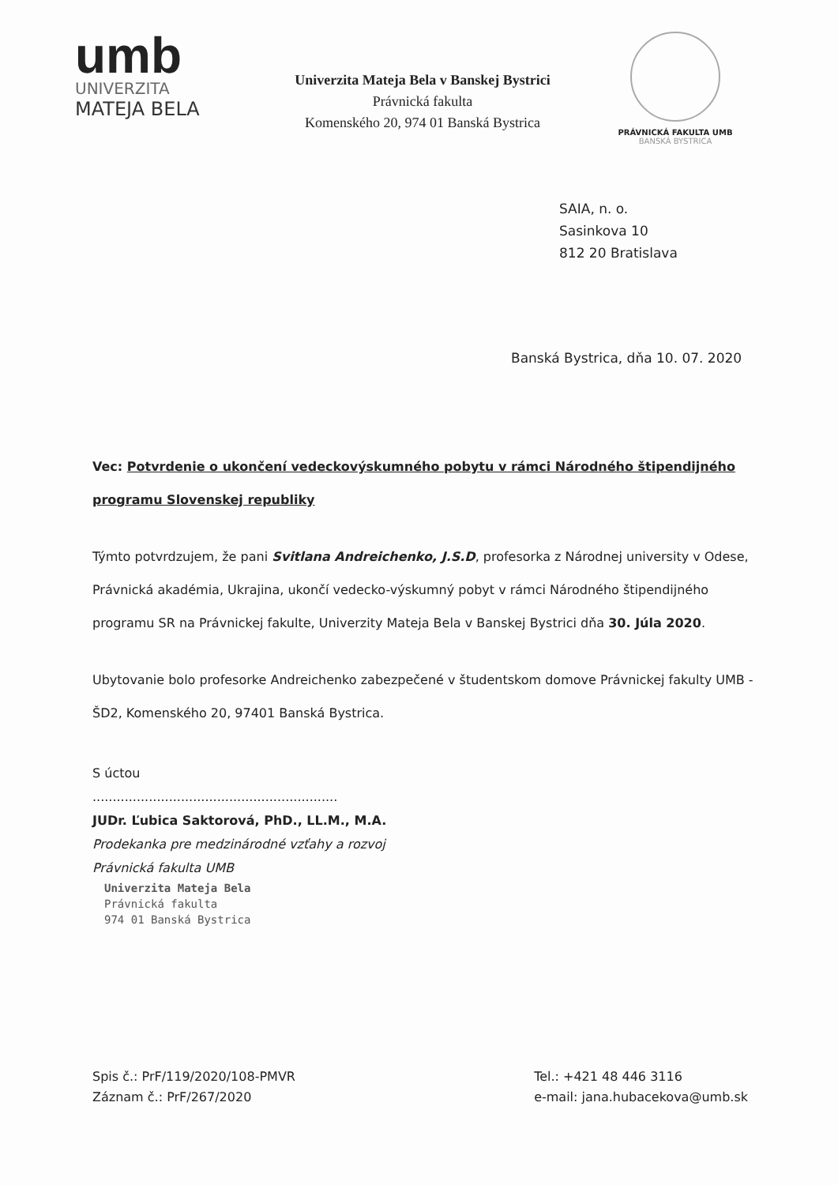umb
UNIVERZITA
MATEJA BELA
Univerzita Mateja Bela v Banskej Bystrici
Právnická fakulta
Komenského 20, 974 01 Banská Bystrica
PRÁVNICKÁ FAKULTA UMB
BANSKÁ BYSTRICA
SAIA, n. o.
Sasinkova 10
812 20 Bratislava
Banská Bystrica, dňa 10. 07. 2020
Vec: Potvrdenie o ukončení vedeckovýskumného pobytu v rámci Národného štipendijného programu Slovenskej republiky
Týmto potvrdzujem, že pani Svitlana Andreichenko, J.S.D, profesorka z Národnej university v Odese, Právnická akadémia, Ukrajina, ukončí vedecko-výskumný pobyt v rámci Národného štipendijného programu SR na Právnickej fakulte, Univerzity Mateja Bela v Banskej Bystrici dňa 30. Júla 2020.
Ubytovanie bolo profesorke Andreichenko zabezpečené v študentskom domove Právnickej fakulty UMB - ŠD2, Komenského 20, 97401 Banská Bystrica.
S úctou
.............................................................
JUDr. Ľubica Saktorová, PhD., LL.M., M.A.
Prodekanka pre medzinárodné vzťahy a rozvoj
Právnická fakulta UMB
Univerzita Mateja Bela
Právnická fakulta
974 01 Banská Bystrica
Spis č.: PrF/119/2020/108-PMVR
Záznam č.: PrF/267/2020
Tel.: +421 48 446 3116
e-mail: jana.hubacekova@umb.sk